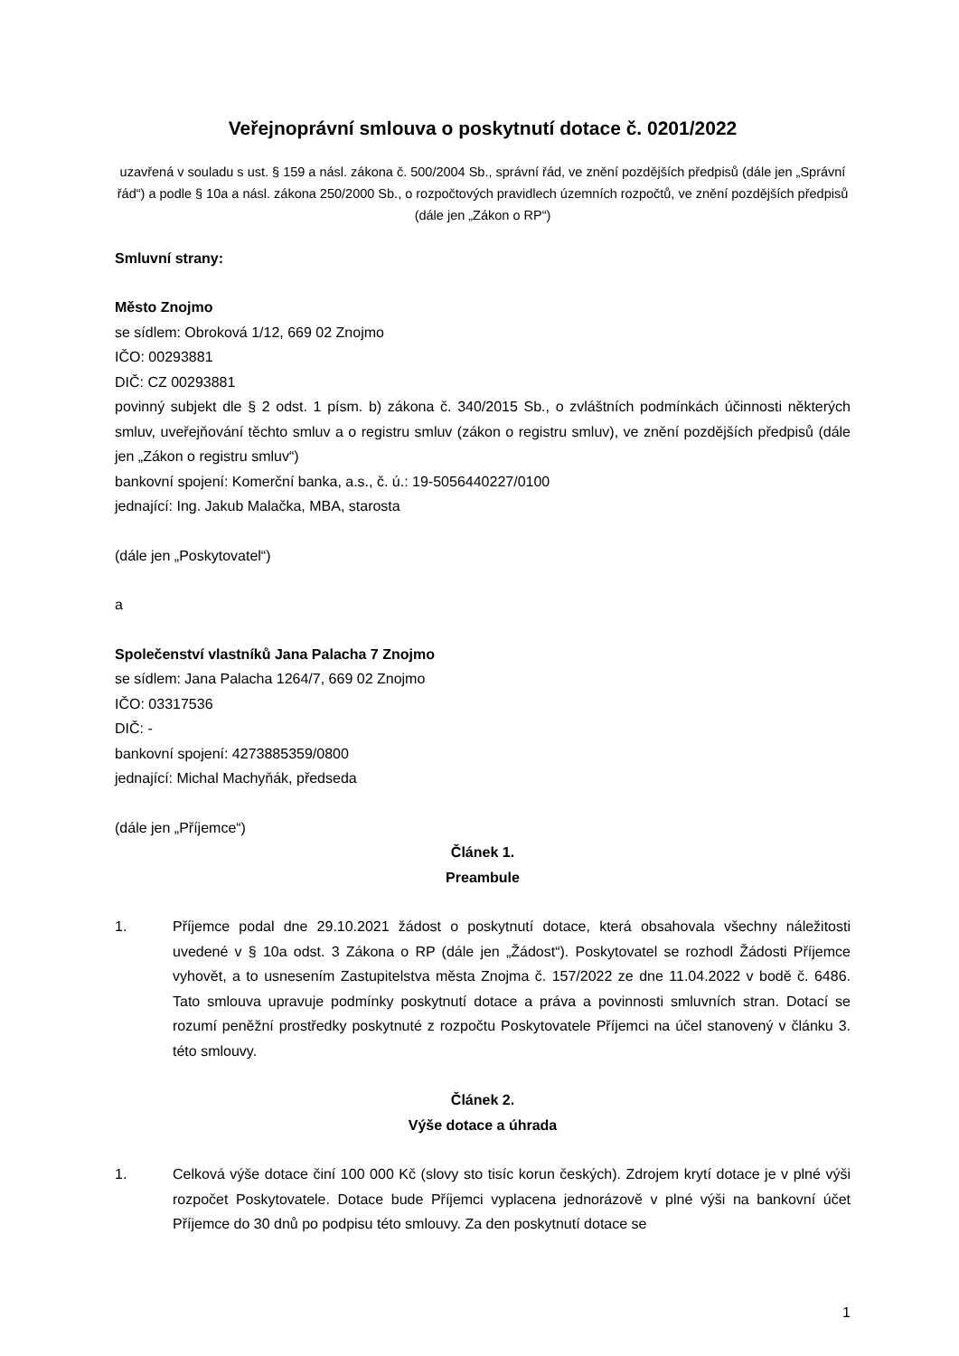Veřejnoprávní smlouva o poskytnutí dotace č. 0201/2022
uzavřená v souladu s ust. § 159 a násl. zákona č. 500/2004 Sb., správní řád, ve znění pozdějších předpisů (dále jen „Správní řád“) a podle § 10a a násl. zákona 250/2000 Sb., o rozpočtových pravidlech územních rozpočtů, ve znění pozdějších předpisů (dále jen „Zákon o RP“)
Smluvní strany:
Město Znojmo
se sídlem: Obroková 1/12, 669 02 Znojmo
IČO: 00293881
DIČ: CZ 00293881
povinný subjekt dle § 2 odst. 1 písm. b) zákona č. 340/2015 Sb., o zvláštních podmínkách účinnosti některých smluv, uveřejňování těchto smluv a o registru smluv (zákon o registru smluv), ve znění pozdějších předpisů (dále jen „Zákon o registru smluv“)
bankovní spojení: Komerční banka, a.s., č. ú.: 19-5056440227/0100
jednající: Ing. Jakub Malačka, MBA, starosta
(dále jen „Poskytovatel“)
a
Společenství vlastníků Jana Palacha 7 Znojmo
se sídlem: Jana Palacha 1264/7, 669 02 Znojmo
IČO: 03317536
DIČ: -
bankovní spojení: 4273885359/0800
jednající: Michal Machyňák, předseda
(dále jen „Příjemce“)
Článek 1.
Preambule
1. Příjemce podal dne 29.10.2021 žádost o poskytnutí dotace, která obsahovala všechny náležitosti uvedené v § 10a odst. 3 Zákona o RP (dále jen „Žádost“). Poskytovatel se rozhodl Žádosti Příjemce vyhovět, a to usnesením Zastupitelstva města Znojma č. 157/2022 ze dne 11.04.2022 v bodě č. 6486. Tato smlouva upravuje podmínky poskytnutí dotace a práva a povinnosti smluvních stran. Dotací se rozumí peněžní prostředky poskytnuté z rozpočtu Poskytovatele Příjemci na účel stanovený v článku 3. této smlouvy.
Článek 2.
Výše dotace a úhrada
1. Celková výše dotace činí 100 000 Kč (slovy sto tisíc korun českých). Zdrojem krytí dotace je v plné výši rozpočet Poskytovatele. Dotace bude Příjemci vyplacena jednorázově v plné výši na bankovní účet Příjemce do 30 dnů po podpisu této smlouvy. Za den poskytnutí dotace se
1